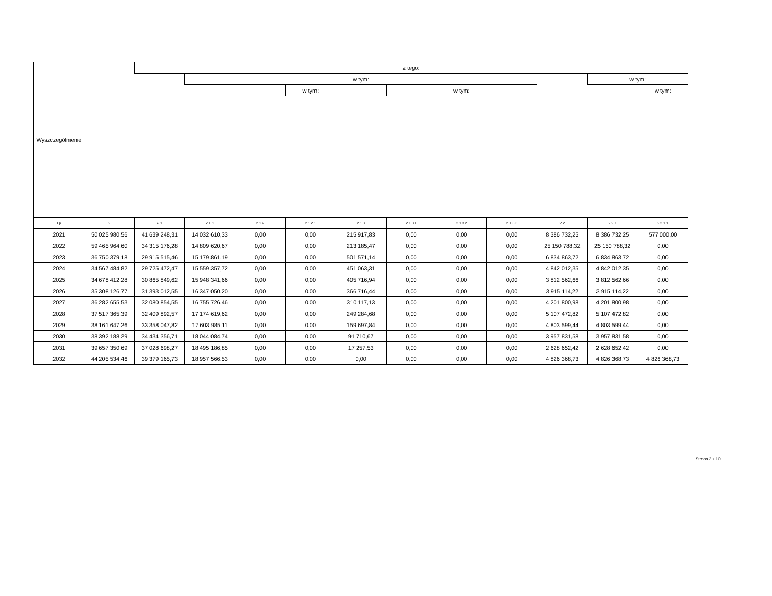| Wyszczególnienie | | z tego: | | | | | | | | | | | |
| | | | w tym: | | | | | | | | w tym: | | |
| | | | | | w tym: | | w tym: | | | | | w tym: | |
| Lp | 2 | 2.1 | 2.1.1 | 2.1.2 | 2.1.2.1 | 2.1.3 | 2.1.3.1 | 2.1.3.2 | 2.1.3.3 | 2.2 | 2.2.1 | 2.2.1.1 | |
| 2021 | 50 025 980,56 | 41 639 248,31 | 14 032 610,33 | 0,00 | 0,00 | 215 917,83 | 0,00 | 0,00 | 0,00 | 8 386 732,25 | 8 386 732,25 | 577 000,00 | |
| 2022 | 59 465 964,60 | 34 315 176,28 | 14 809 620,67 | 0,00 | 0,00 | 213 185,47 | 0,00 | 0,00 | 0,00 | 25 150 788,32 | 25 150 788,32 | 0,00 | |
| 2023 | 36 750 379,18 | 29 915 515,46 | 15 179 861,19 | 0,00 | 0,00 | 501 571,14 | 0,00 | 0,00 | 0,00 | 6 834 863,72 | 6 834 863,72 | 0,00 | |
| 2024 | 34 567 484,82 | 29 725 472,47 | 15 559 357,72 | 0,00 | 0,00 | 451 063,31 | 0,00 | 0,00 | 0,00 | 4 842 012,35 | 4 842 012,35 | 0,00 | |
| 2025 | 34 678 412,28 | 30 865 849,62 | 15 948 341,66 | 0,00 | 0,00 | 405 716,94 | 0,00 | 0,00 | 0,00 | 3 812 562,66 | 3 812 562,66 | 0,00 | |
| 2026 | 35 308 126,77 | 31 393 012,55 | 16 347 050,20 | 0,00 | 0,00 | 366 716,44 | 0,00 | 0,00 | 0,00 | 3 915 114,22 | 3 915 114,22 | 0,00 | |
| 2027 | 36 282 655,53 | 32 080 854,55 | 16 755 726,46 | 0,00 | 0,00 | 310 117,13 | 0,00 | 0,00 | 0,00 | 4 201 800,98 | 4 201 800,98 | 0,00 | |
| 2028 | 37 517 365,39 | 32 409 892,57 | 17 174 619,62 | 0,00 | 0,00 | 249 284,68 | 0,00 | 0,00 | 0,00 | 5 107 472,82 | 5 107 472,82 | 0,00 | |
| 2029 | 38 161 647,26 | 33 358 047,82 | 17 603 985,11 | 0,00 | 0,00 | 159 697,84 | 0,00 | 0,00 | 0,00 | 4 803 599,44 | 4 803 599,44 | 0,00 | |
| 2030 | 38 392 188,29 | 34 434 356,71 | 18 044 084,74 | 0,00 | 0,00 | 91 710,67 | 0,00 | 0,00 | 0,00 | 3 957 831,58 | 3 957 831,58 | 0,00 | |
| 2031 | 39 657 350,69 | 37 028 698,27 | 18 495 186,85 | 0,00 | 0,00 | 17 257,53 | 0,00 | 0,00 | 0,00 | 2 628 652,42 | 2 628 652,42 | 0,00 | |
| 2032 | 44 205 534,46 | 39 379 165,73 | 18 957 566,53 | 0,00 | 0,00 | 0,00 | 0,00 | 0,00 | 0,00 | 4 826 368,73 | 4 826 368,73 | 4 826 368,73 | |
Strona 3 z 10